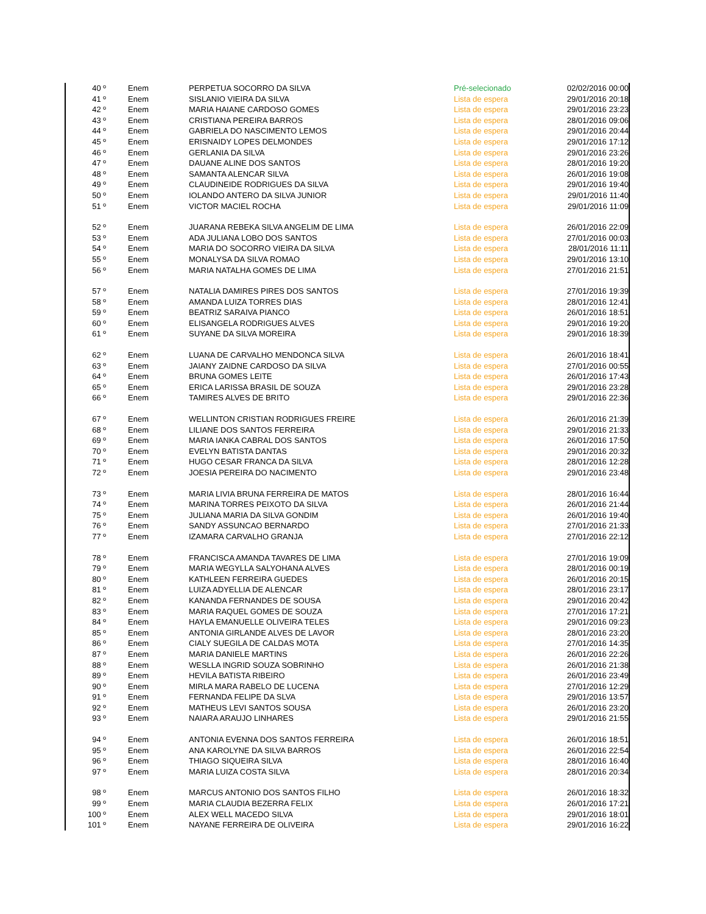| 40 º | Enem | PERPETUA SOCORRO DA SILVA | Pré-selecionado | 02/02/2016 00:00 |
| 41 º | Enem | SISLANIO VIEIRA DA SILVA | Lista de espera | 29/01/2016 20:18 |
| 42 º | Enem | MARIA HAIANE CARDOSO GOMES | Lista de espera | 29/01/2016 23:23 |
| 43 º | Enem | CRISTIANA PEREIRA BARROS | Lista de espera | 28/01/2016 09:06 |
| 44 º | Enem | GABRIELA DO NASCIMENTO LEMOS | Lista de espera | 29/01/2016 20:44 |
| 45 º | Enem | ERISNAIDY LOPES DELMONDES | Lista de espera | 29/01/2016 17:12 |
| 46 º | Enem | GERLANIA DA SILVA | Lista de espera | 29/01/2016 23:26 |
| 47 º | Enem | DAUANE ALINE DOS SANTOS | Lista de espera | 28/01/2016 19:20 |
| 48 º | Enem | SAMANTA ALENCAR SILVA | Lista de espera | 26/01/2016 19:08 |
| 49 º | Enem | CLAUDINEIDE RODRIGUES DA SILVA | Lista de espera | 29/01/2016 19:40 |
| 50 º | Enem | IOLANDO ANTERO DA SILVA JUNIOR | Lista de espera | 29/01/2016 11:40 |
| 51 º | Enem | VICTOR MACIEL ROCHA | Lista de espera | 29/01/2016 11:09 |
| 52 º | Enem | JUARANA REBEKA SILVA ANGELIM DE LIMA | Lista de espera | 26/01/2016 22:09 |
| 53 º | Enem | ADA JULIANA LOBO DOS SANTOS | Lista de espera | 27/01/2016 00:03 |
| 54 º | Enem | MARIA DO SOCORRO VIEIRA DA SILVA | Lista de espera | 28/01/2016 11:11 |
| 55 º | Enem | MONALYSA DA SILVA ROMAO | Lista de espera | 29/01/2016 13:10 |
| 56 º | Enem | MARIA NATALHA GOMES DE LIMA | Lista de espera | 27/01/2016 21:51 |
| 57 º | Enem | NATALIA DAMIRES PIRES DOS SANTOS | Lista de espera | 27/01/2016 19:39 |
| 58 º | Enem | AMANDA LUIZA TORRES DIAS | Lista de espera | 28/01/2016 12:41 |
| 59 º | Enem | BEATRIZ SARAIVA PIANCO | Lista de espera | 26/01/2016 18:51 |
| 60 º | Enem | ELISANGELA RODRIGUES ALVES | Lista de espera | 29/01/2016 19:20 |
| 61 º | Enem | SUYANE DA SILVA MOREIRA | Lista de espera | 29/01/2016 18:39 |
| 62 º | Enem | LUANA DE CARVALHO MENDONCA SILVA | Lista de espera | 26/01/2016 18:41 |
| 63 º | Enem | JAIANY ZAIDNE CARDOSO DA SILVA | Lista de espera | 27/01/2016 00:55 |
| 64 º | Enem | BRUNA GOMES LEITE | Lista de espera | 26/01/2016 17:43 |
| 65 º | Enem | ERICA LARISSA BRASIL DE SOUZA | Lista de espera | 29/01/2016 23:28 |
| 66 º | Enem | TAMIRES ALVES DE BRITO | Lista de espera | 29/01/2016 22:36 |
| 67 º | Enem | WELLINTON CRISTIAN RODRIGUES FREIRE | Lista de espera | 26/01/2016 21:39 |
| 68 º | Enem | LILIANE DOS SANTOS FERREIRA | Lista de espera | 29/01/2016 21:33 |
| 69 º | Enem | MARIA IANKA CABRAL DOS SANTOS | Lista de espera | 26/01/2016 17:50 |
| 70 º | Enem | EVELYN BATISTA DANTAS | Lista de espera | 29/01/2016 20:32 |
| 71 º | Enem | HUGO CESAR FRANCA DA SILVA | Lista de espera | 28/01/2016 12:28 |
| 72 º | Enem | JOESIA PEREIRA DO NACIMENTO | Lista de espera | 29/01/2016 23:48 |
| 73 º | Enem | MARIA LIVIA BRUNA FERREIRA DE MATOS | Lista de espera | 28/01/2016 16:44 |
| 74 º | Enem | MARINA TORRES PEIXOTO DA SILVA | Lista de espera | 26/01/2016 21:44 |
| 75 º | Enem | JULIANA MARIA DA SILVA GONDIM | Lista de espera | 26/01/2016 19:40 |
| 76 º | Enem | SANDY ASSUNCAO BERNARDO | Lista de espera | 27/01/2016 21:33 |
| 77 º | Enem | IZAMARA CARVALHO GRANJA | Lista de espera | 27/01/2016 22:12 |
| 78 º | Enem | FRANCISCA AMANDA TAVARES DE LIMA | Lista de espera | 27/01/2016 19:09 |
| 79 º | Enem | MARIA WEGYLLA SALYOHANA ALVES | Lista de espera | 28/01/2016 00:19 |
| 80 º | Enem | KATHLEEN FERREIRA GUEDES | Lista de espera | 26/01/2016 20:15 |
| 81 º | Enem | LUIZA ADYELLIA DE ALENCAR | Lista de espera | 28/01/2016 23:17 |
| 82 º | Enem | KANANDA FERNANDES DE SOUSA | Lista de espera | 29/01/2016 20:42 |
| 83 º | Enem | MARIA RAQUEL GOMES DE SOUZA | Lista de espera | 27/01/2016 17:21 |
| 84 º | Enem | HAYLA EMANUELLE OLIVEIRA TELES | Lista de espera | 29/01/2016 09:23 |
| 85 º | Enem | ANTONIA GIRLANDE ALVES DE LAVOR | Lista de espera | 28/01/2016 23:20 |
| 86 º | Enem | CIALY SUEGILA DE CALDAS MOTA | Lista de espera | 27/01/2016 14:35 |
| 87 º | Enem | MARIA DANIELE MARTINS | Lista de espera | 26/01/2016 22:26 |
| 88 º | Enem | WESLLA INGRID SOUZA SOBRINHO | Lista de espera | 26/01/2016 21:38 |
| 89 º | Enem | HEVILA BATISTA RIBEIRO | Lista de espera | 26/01/2016 23:49 |
| 90 º | Enem | MIRLA MARA RABELO DE LUCENA | Lista de espera | 27/01/2016 12:29 |
| 91 º | Enem | FERNANDA FELIPE DA SLVA | Lista de espera | 29/01/2016 13:57 |
| 92 º | Enem | MATHEUS LEVI SANTOS SOUSA | Lista de espera | 26/01/2016 23:20 |
| 93 º | Enem | NAIARA ARAUJO LINHARES | Lista de espera | 29/01/2016 21:55 |
| 94 º | Enem | ANTONIA EVENNA DOS SANTOS FERREIRA | Lista de espera | 26/01/2016 18:51 |
| 95 º | Enem | ANA KAROLYNE DA SILVA BARROS | Lista de espera | 26/01/2016 22:54 |
| 96 º | Enem | THIAGO SIQUEIRA SILVA | Lista de espera | 28/01/2016 16:40 |
| 97 º | Enem | MARIA LUIZA COSTA SILVA | Lista de espera | 28/01/2016 20:34 |
| 98 º | Enem | MARCUS ANTONIO DOS SANTOS FILHO | Lista de espera | 26/01/2016 18:32 |
| 99 º | Enem | MARIA CLAUDIA BEZERRA FELIX | Lista de espera | 26/01/2016 17:21 |
| 100 º | Enem | ALEX WELL MACEDO SILVA | Lista de espera | 29/01/2016 18:01 |
| 101 º | Enem | NAYANE FERREIRA DE OLIVEIRA | Lista de espera | 29/01/2016 16:22 |